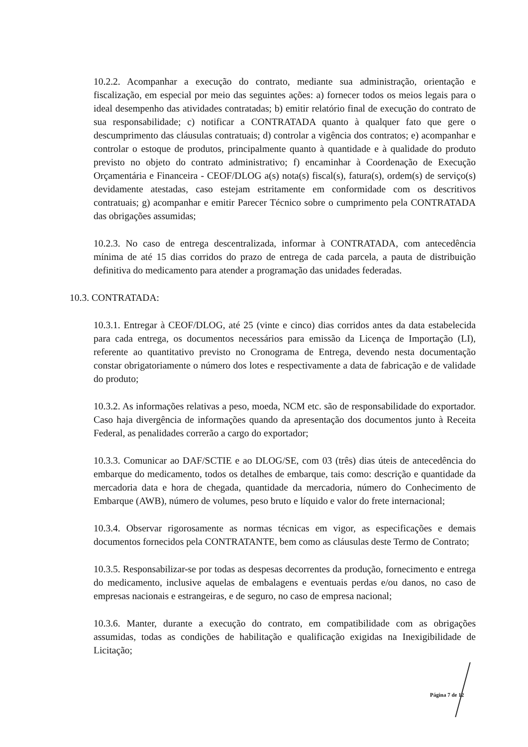10.2.2. Acompanhar a execução do contrato, mediante sua administração, orientação e fiscalização, em especial por meio das seguintes ações: a) fornecer todos os meios legais para o ideal desempenho das atividades contratadas; b) emitir relatório final de execução do contrato de sua responsabilidade; c) notificar a CONTRATADA quanto à qualquer fato que gere o descumprimento das cláusulas contratuais; d) controlar a vigência dos contratos; e) acompanhar e controlar o estoque de produtos, principalmente quanto à quantidade e à qualidade do produto previsto no objeto do contrato administrativo; f) encaminhar à Coordenação de Execução Orçamentária e Financeira - CEOF/DLOG a(s) nota(s) fiscal(s), fatura(s), ordem(s) de serviço(s) devidamente atestadas, caso estejam estritamente em conformidade com os descritivos contratuais; g) acompanhar e emitir Parecer Técnico sobre o cumprimento pela CONTRATADA das obrigações assumidas;
10.2.3. No caso de entrega descentralizada, informar à CONTRATADA, com antecedência mínima de até 15 dias corridos do prazo de entrega de cada parcela, a pauta de distribuição definitiva do medicamento para atender a programação das unidades federadas.
10.3. CONTRATADA:
10.3.1. Entregar à CEOF/DLOG, até 25 (vinte e cinco) dias corridos antes da data estabelecida para cada entrega, os documentos necessários para emissão da Licença de Importação (LI), referente ao quantitativo previsto no Cronograma de Entrega, devendo nesta documentação constar obrigatoriamente o número dos lotes e respectivamente a data de fabricação e de validade do produto;
10.3.2. As informações relativas a peso, moeda, NCM etc. são de responsabilidade do exportador. Caso haja divergência de informações quando da apresentação dos documentos junto à Receita Federal, as penalidades correrão a cargo do exportador;
10.3.3. Comunicar ao DAF/SCTIE e ao DLOG/SE, com 03 (três) dias úteis de antecedência do embarque do medicamento, todos os detalhes de embarque, tais como: descrição e quantidade da mercadoria data e hora de chegada, quantidade da mercadoria, número do Conhecimento de Embarque (AWB), número de volumes, peso bruto e líquido e valor do frete internacional;
10.3.4. Observar rigorosamente as normas técnicas em vigor, as especificações e demais documentos fornecidos pela CONTRATANTE, bem como as cláusulas deste Termo de Contrato;
10.3.5. Responsabilizar-se por todas as despesas decorrentes da produção, fornecimento e entrega do medicamento, inclusive aquelas de embalagens e eventuais perdas e/ou danos, no caso de empresas nacionais e estrangeiras, e de seguro, no caso de empresa nacional;
10.3.6. Manter, durante a execução do contrato, em compatibilidade com as obrigações assumidas, todas as condições de habilitação e qualificação exigidas na Inexigibilidade de Licitação;
Página 7 de 12